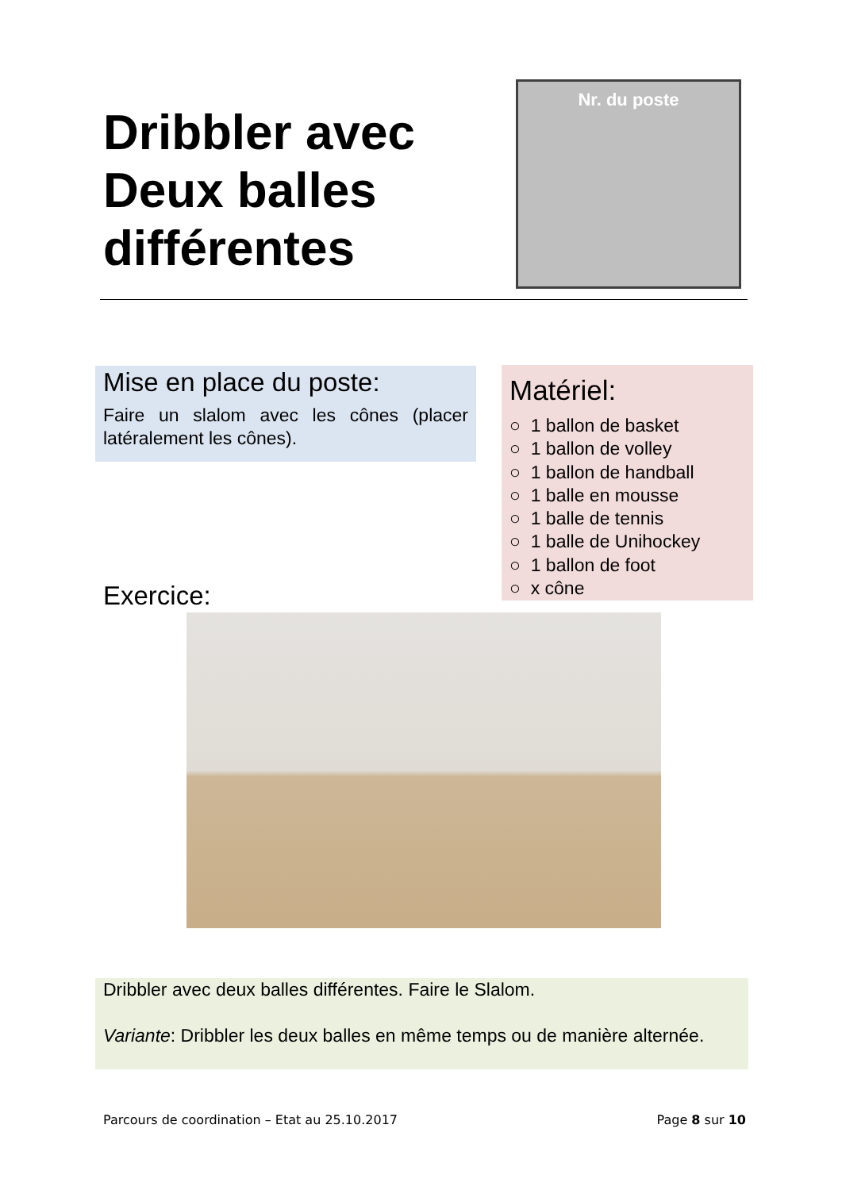Dribbler avec
Deux balles
différentes
Nr. du poste
Mise en place du poste:
Faire un slalom avec les cônes (placer latéralement les cônes).
Matériel:
○ 1 ballon de basket
○ 1 ballon de volley
○ 1 ballon de handball
○ 1 balle en mousse
○ 1 balle de tennis
○ 1 balle de Unihockey
○ 1 ballon de foot
○ x cône
Exercice:
Dribbler avec deux balles différentes. Faire le Slalom.
Variante: Dribbler les deux balles en même temps ou de manière alternée.
Parcours de coordination – Etat au 25.10.2017 Page 8 sur 10